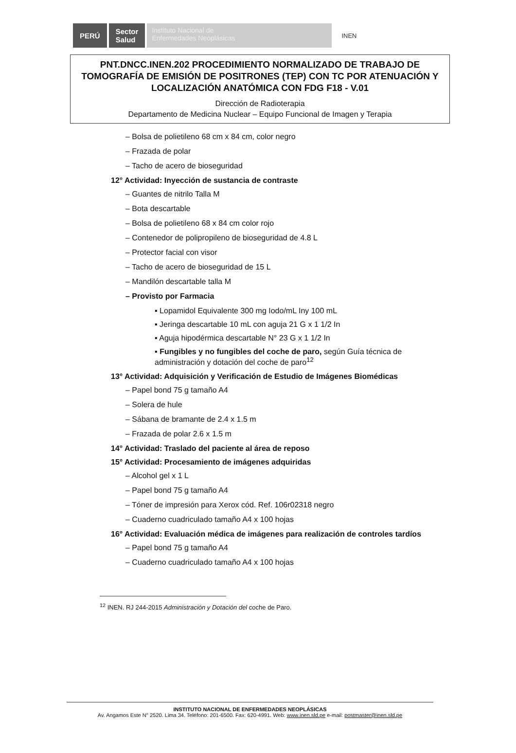PERÚ
Sector
Salud
Instituto Nacional de
Enfermedades Neoplásicas
INEN
PNT.DNCC.INEN.202 PROCEDIMIENTO NORMALIZADO DE TRABAJO DE TOMOGRAFÍA DE EMISIÓN DE POSITRONES (TEP) CON TC POR ATENUACIÓN Y LOCALIZACIÓN ANATÓMICA CON FDG F18 - V.01
Dirección de Radioterapia
Departamento de Medicina Nuclear – Equipo Funcional de Imagen y Terapia
– Bolsa de polietileno 68 cm x 84 cm, color negro
– Frazada de polar
– Tacho de acero de bioseguridad
12° Actividad: Inyección de sustancia de contraste
– Guantes de nitrilo Talla M
– Bota descartable
– Bolsa de polietileno 68 x 84 cm color rojo
– Contenedor de polipropileno de bioseguridad de 4.8 L
– Protector facial con visor
– Tacho de acero de bioseguridad de 15 L
– Mandilón descartable talla M
– Provisto por Farmacia
▪ Lopamidol Equivalente 300 mg Iodo/mL Iny 100 mL
▪ Jeringa descartable 10 mL con aguja 21 G x 1 1/2 In
▪ Aguja hipodérmica descartable N° 23 G x 1 1/2 In
▪ Fungibles y no fungibles del coche de paro, según Guía técnica de administración y dotación del coche de paro<sup>12</sup>
13° Actividad: Adquisición y Verificación de Estudio de Imágenes Biomédicas
– Papel bond 75 g tamaño A4
– Solera de hule
– Sábana de bramante de 2.4 x 1.5 m
– Frazada de polar 2.6 x 1.5 m
14° Actividad: Traslado del paciente al área de reposo
15° Actividad: Procesamiento de imágenes adquiridas
– Alcohol gel x 1 L
– Papel bond 75 g tamaño A4
– Tóner de impresión para Xerox cód. Ref. 106r02318 negro
– Cuaderno cuadriculado tamaño A4 x 100 hojas
16° Actividad: Evaluación médica de imágenes para realización de controles tardíos
– Papel bond 75 g tamaño A4
– Cuaderno cuadriculado tamaño A4 x 100 hojas
<sup>12</sup> INEN. RJ 244-2015 Administración y Dotación del coche de Paro.
INSTITUTO NACIONAL DE ENFERMEDADES NEOPLÁSICAS
Av. Angamos Este N° 2520. Lima 34. Teléfono: 201-6500. Fax: 620-4991. Web: www.inen.sld.pe e-mail: postmaster@inen.sld.pe